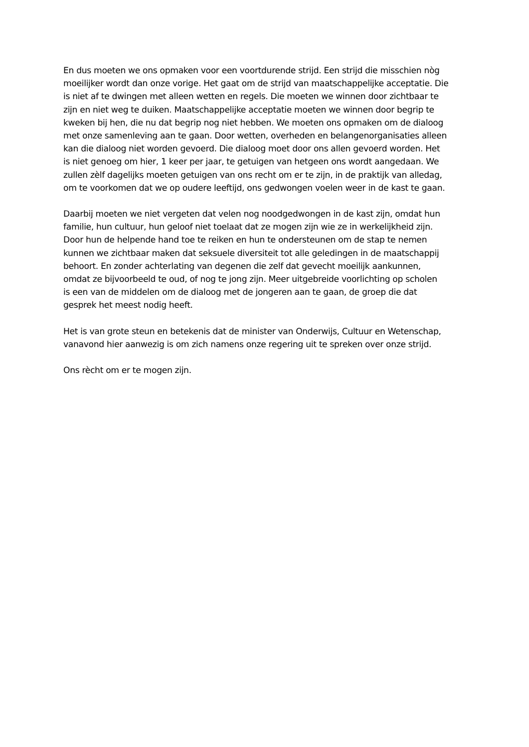En dus moeten we ons opmaken voor een voortdurende strijd. Een strijd die misschien nòg
moeilijker wordt dan onze vorige. Het gaat om de strijd van maatschappelijke acceptatie. Die
is niet af te dwingen met alleen wetten en regels. Die moeten we winnen door zichtbaar te
zijn en niet weg te duiken. Maatschappelijke acceptatie moeten we winnen door begrip te
kweken bij hen, die nu dat begrip nog niet hebben. We moeten ons opmaken om de dialoog
met onze samenleving aan te gaan. Door wetten, overheden en belangenorganisaties alleen
kan die dialoog niet worden gevoerd. Die dialoog moet door ons allen gevoerd worden. Het
is niet genoeg om hier, 1 keer per jaar, te getuigen van hetgeen ons wordt aangedaan. We
zullen zèlf dagelijks moeten getuigen van ons recht om er te zijn, in de praktijk van alledag,
om te voorkomen dat we op oudere leeftijd, ons gedwongen voelen weer in de kast te gaan.
Daarbij moeten we niet vergeten dat velen nog noodgedwongen in de kast zijn, omdat hun
familie, hun cultuur, hun geloof niet toelaat dat ze mogen zijn wie ze in werkelijkheid zijn.
Door hun de helpende hand toe te reiken en hun te ondersteunen om de stap te nemen
kunnen we zichtbaar maken dat seksuele diversiteit tot alle geledingen in de maatschappij
behoort. En zonder achterlating van degenen die zelf dat gevecht moeilijk aankunnen,
omdat ze bijvoorbeeld te oud, of nog te jong zijn. Meer uitgebreide voorlichting op scholen
is een van de middelen om de dialoog met de jongeren aan te gaan, de groep die dat
gesprek het meest nodig heeft.
Het is van grote steun en betekenis dat de minister van Onderwijs, Cultuur en Wetenschap,
vanavond hier aanwezig is om zich namens onze regering uit te spreken over onze strijd.
Ons rècht om er te mogen zijn.